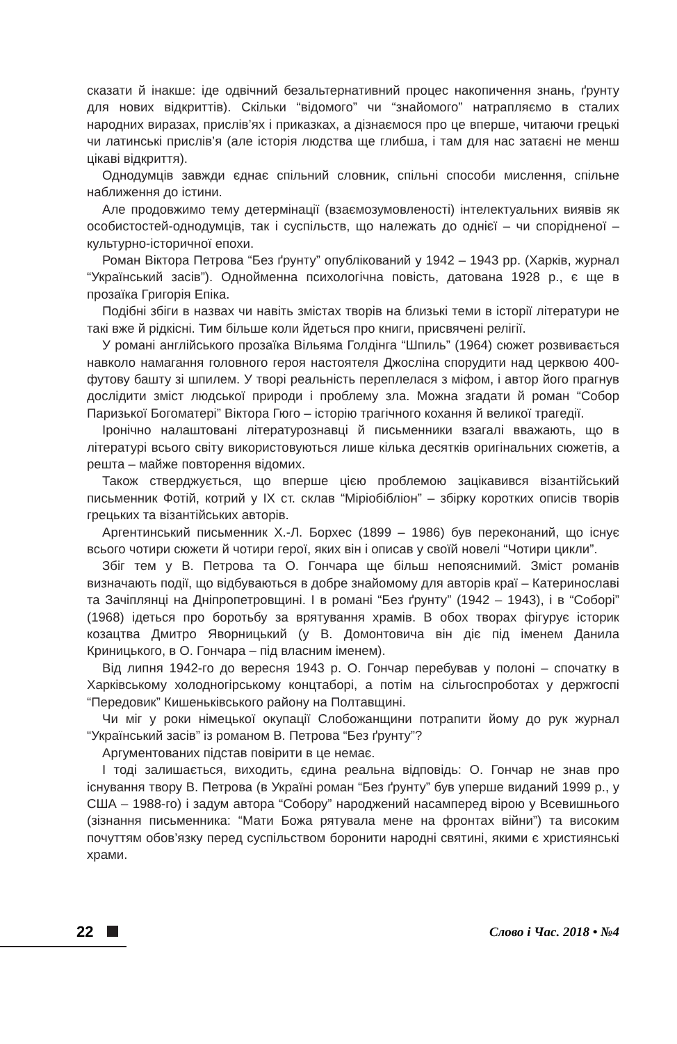сказати й інакше: іде одвічний безальтернативний процес накопичення знань, ґрунту для нових відкриттів). Скільки “відомого” чи “знайомого” натрапляємо в сталих народних виразах, прислів’ях і приказках, а дізнаємося про це вперше, читаючи грецькі чи латинські прислів’я (але історія людства ще глибша, і там для нас затаєні не менш цікаві відкриття).
Однодумців завжди єднає спільний словник, спільні способи мислення, спільне наближення до істини.
Але продовжимо тему детермінації (взаємозумовленості) інтелектуальних виявів як особистостей-однодумців, так і суспільств, що належать до однієї – чи спорідненої – культурно-історичної епохи.
Роман Віктора Петрова “Без ґрунту” опублікований у 1942 – 1943 рр. (Харків, журнал “Український засів”). Однойменна психологічна повість, датована 1928 р., є ще в прозаїка Григорія Епіка.
Подібні збіги в назвах чи навіть змістах творів на близькі теми в історії літератури не такі вже й рідкісні. Тим більше коли йдеться про книги, присвячені релігії.
У романі англійського прозаїка Вільяма Голдінга “Шпиль” (1964) сюжет розвивається навколо намагання головного героя настоятеля Джосліна спорудити над церквою 400-футову башту зі шпилем. У творі реальність переплелася з міфом, і автор його прагнув дослідити зміст людської природи і проблему зла. Можна згадати й роман “Собор Паризької Богоматері” Віктора Гюго – історію трагічного кохання й великої трагедії.
Іронічно налаштовані літературознавці й письменники взагалі вважають, що в літературі всього світу використовуються лише кілька десятків оригінальних сюжетів, а решта – майже повторення відомих.
Також стверджується, що вперше цією проблемою зацікавився візантійський письменник Фотій, котрий у IX ст. склав “Міріобібліон” – збірку коротких описів творів грецьких та візантійських авторів.
Аргентинський письменник Х.-Л. Борхес (1899 – 1986) був переконаний, що існує всього чотири сюжети й чотири герої, яких він і описав у своїй новелі “Чотири цикли”.
Збіг тем у В. Петрова та О. Гончара ще більш непояснимий. Зміст романів визначають події, що відбуваються в добре знайомому для авторів краї – Катеринославі та Зачіплянці на Дніпропетровщині. І в романі “Без ґрунту” (1942 – 1943), і в “Соборі” (1968) ідеться про боротьбу за врятування храмів. В обох творах фігурує історик козацтва Дмитро Яворницький (у В. Домонтовича він діє під іменем Данила Криницького, в О. Гончара – під власним іменем).
Від липня 1942-го до вересня 1943 р. О. Гончар перебував у полоні – спочатку в Харківському холодногірському концтаборі, а потім на сільгоспроботах у держгоспі “Передовик” Кишеньківського району на Полтавщині.
Чи міг у роки німецької окупації Слобожанщини потрапити йому до рук журнал “Український засів” із романом В. Петрова “Без ґрунту”?
Аргументованих підстав повірити в це немає.
І тоді залишається, виходить, єдина реальна відповідь: О. Гончар не знав про існування твору В. Петрова (в Україні роман “Без ґрунту” був уперше виданий 1999 р., у США – 1988-го) і задум автора “Собору” народжений насамперед вірою у Всевишнього (зізнання письменника: “Мати Божа рятувала мене на фронтах війни”) та високим почуттям обов’язку перед суспільством боронити народні святині, якими є християнські храми.
22 Слово і Час. 2018 • №4